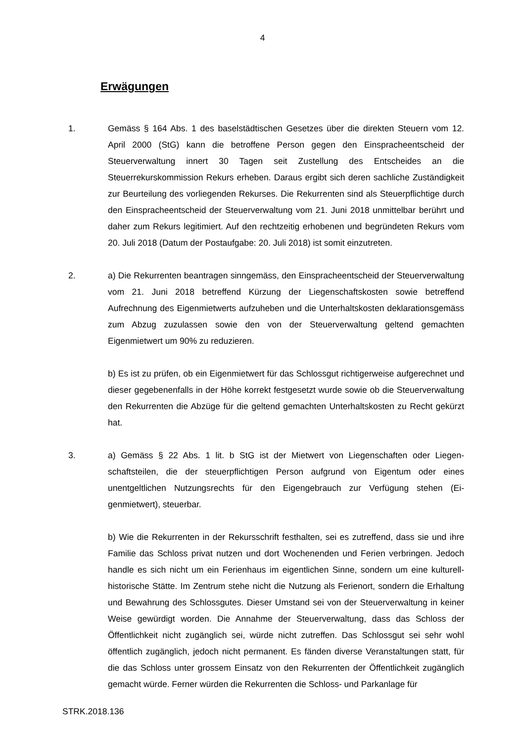4
Erwägungen
1. Gemäss § 164 Abs. 1 des baselstädtischen Gesetzes über die direkten Steuern vom 12. April 2000 (StG) kann die betroffene Person gegen den Einspracheent­scheid der Steuerverwaltung innert 30 Tagen seit Zustellung des Entscheides an die Steuerrekurskommission Rekurs erheben. Daraus ergibt sich deren sachliche Zuständigkeit zur Beurteilung des vorliegenden Rekurses. Die Rekurrenten sind als Steuerpflichtige durch den Einspracheentscheid der Steuerverwaltung vom 21. Juni 2018 unmittelbar berührt und daher zum Rekurs legitimiert. Auf den recht­zeitig erhobenen und begründeten Rekurs vom 20. Juli 2018 (Datum der Postauf­gabe: 20. Juli 2018) ist somit einzutreten.
2. a) Die Rekurrenten beantragen sinngemäss, den Einspracheentscheid der Steuer­verwaltung vom 21. Juni 2018 betreffend Kürzung der Liegenschaftskosten sowie betreffend Aufrechnung des Eigenmietwerts aufzuheben und die Unterhaltskosten deklarationsgemäss zum Abzug zuzulassen sowie den von der Steuerverwaltung geltend gemachten Eigenmietwert um 90% zu reduzieren.
b) Es ist zu prüfen, ob ein Eigenmietwert für das Schlossgut richtigerweise aufge­rechnet und dieser gegebenenfalls in der Höhe korrekt festgesetzt wurde sowie ob die Steuerverwaltung den Rekurrenten die Abzüge für die geltend gemachten Un­terhaltskosten zu Recht gekürzt hat.
3. a) Gemäss § 22 Abs. 1 lit. b StG ist der Mietwert von Liegenschaften oder Liegen­schaftsteilen, die der steuerpflichtigen Person aufgrund von Eigentum oder eines unentgeltlichen Nutzungsrechts für den Eigengebrauch zur Verfügung stehen (Ei­genmietwert), steuerbar.
b) Wie die Rekurrenten in der Rekursschrift festhalten, sei es zutreffend, dass sie und ihre Familie das Schloss privat nutzen und dort Wochenenden und Ferien verbringen. Jedoch handle es sich nicht um ein Ferienhaus im eigentlichen Sinne, sondern um eine kulturell-historische Stätte. Im Zentrum stehe nicht die Nutzung als Ferienort, sondern die Erhaltung und Bewahrung des Schlossgutes. Dieser Umstand sei von der Steuerverwaltung in keiner Weise gewürdigt worden. Die An­nahme der Steuerverwaltung, dass das Schloss der Öffentlichkeit nicht zugänglich sei, würde nicht zutreffen. Das Schlossgut sei sehr wohl öffentlich zugänglich, je­doch nicht permanent. Es fänden diverse Veranstaltungen statt, für die das Schloss unter grossem Einsatz von den Rekurrenten der Öffentlichkeit zugänglich gemacht würde. Ferner würden die Rekurrenten die Schloss- und Parkanlage für
STRK.2018.136